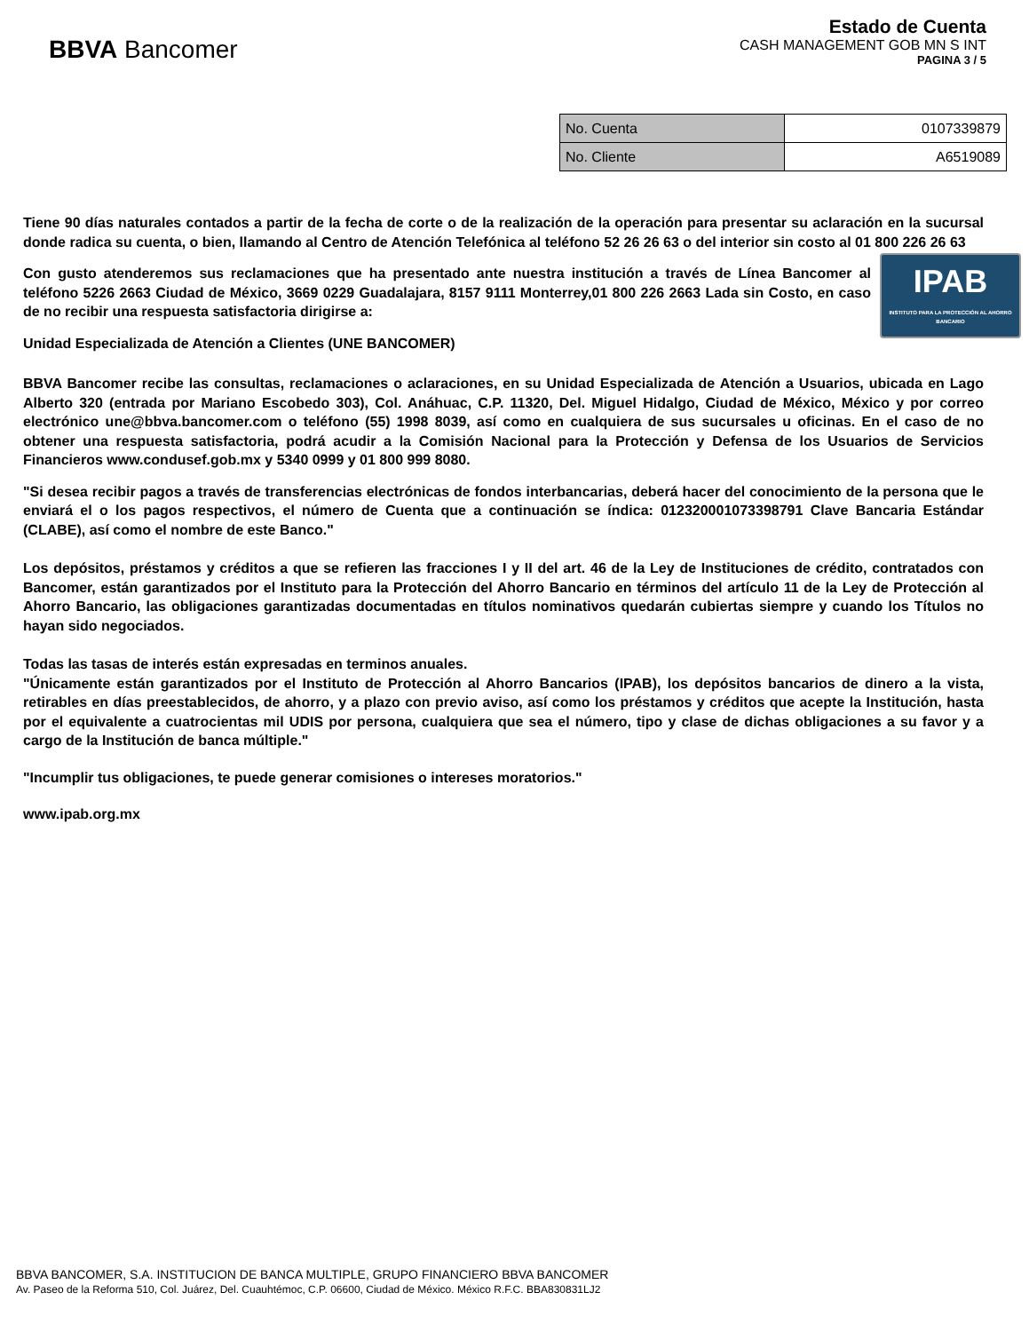BBVA Bancomer
Estado de Cuenta
CASH MANAGEMENT GOB MN S INT
PAGINA 3 / 5
| No. Cuenta | 0107339879 |
| No. Cliente | A6519089 |
Tiene 90 días naturales contados a partir de la fecha de corte o de la realización de la operación para presentar su aclaración en la sucursal donde radica su cuenta, o bien, llamando al Centro de Atención Telefónica al teléfono 52 26 26 63 o del interior sin costo al 01 800 226 26 63
IPAB
INSTITUTO PARA LA PROTECCIÓN AL AHORRO BANCARIO
Con gusto atenderemos sus reclamaciones que ha presentado ante nuestra institución a través de Línea Bancomer al teléfono 5226 2663 Ciudad de México, 3669 0229 Guadalajara, 8157 9111 Monterrey,01 800 226 2663 Lada sin Costo, en caso de no recibir una respuesta satisfactoria dirigirse a:
Unidad Especializada de Atención a Clientes (UNE BANCOMER)
BBVA Bancomer recibe las consultas, reclamaciones o aclaraciones, en su Unidad Especializada de Atención a Usuarios, ubicada en Lago Alberto 320 (entrada por Mariano Escobedo 303), Col. Anáhuac, C.P. 11320, Del. Miguel Hidalgo, Ciudad de México, México y por correo electrónico une@bbva.bancomer.com o teléfono (55) 1998 8039, así como en cualquiera de sus sucursales u oficinas. En el caso de no obtener una respuesta satisfactoria, podrá acudir a la Comisión Nacional para la Protección y Defensa de los Usuarios de Servicios Financieros www.condusef.gob.mx y 5340 0999 y 01 800 999 8080.
"Si desea recibir pagos a través de transferencias electrónicas de fondos interbancarias, deberá hacer del conocimiento de la persona que le enviará el o los pagos respectivos, el número de Cuenta que a continuación se índica: 012320001073398791 Clave Bancaria Estándar (CLABE), así como el nombre de este Banco."
Los depósitos, préstamos y créditos a que se refieren las fracciones I y II del art. 46 de la Ley de Instituciones de crédito, contratados con Bancomer, están garantizados por el Instituto para la Protección del Ahorro Bancario en términos del artículo 11 de la Ley de Protección al Ahorro Bancario, las obligaciones garantizadas documentadas en títulos nominativos quedarán cubiertas siempre y cuando los Títulos no hayan sido negociados.
Todas las tasas de interés están expresadas en terminos anuales.
"Únicamente están garantizados por el Instituto de Protección al Ahorro Bancarios (IPAB), los depósitos bancarios de dinero a la vista, retirables en días preestablecidos, de ahorro, y a plazo con previo aviso, así como los préstamos y créditos que acepte la Institución, hasta por el equivalente a cuatrocientas mil UDIS por persona, cualquiera que sea el número, tipo y clase de dichas obligaciones a su favor y a cargo de la Institución de banca múltiple."
"Incumplir tus obligaciones, te puede generar comisiones o intereses moratorios."
www.ipab.org.mx
BBVA BANCOMER, S.A. INSTITUCION DE BANCA MULTIPLE, GRUPO FINANCIERO BBVA BANCOMER
Av. Paseo de la Reforma 510, Col. Juárez, Del. Cuauhtémoc, C.P. 06600, Ciudad de México. México R.F.C. BBA830831LJ2